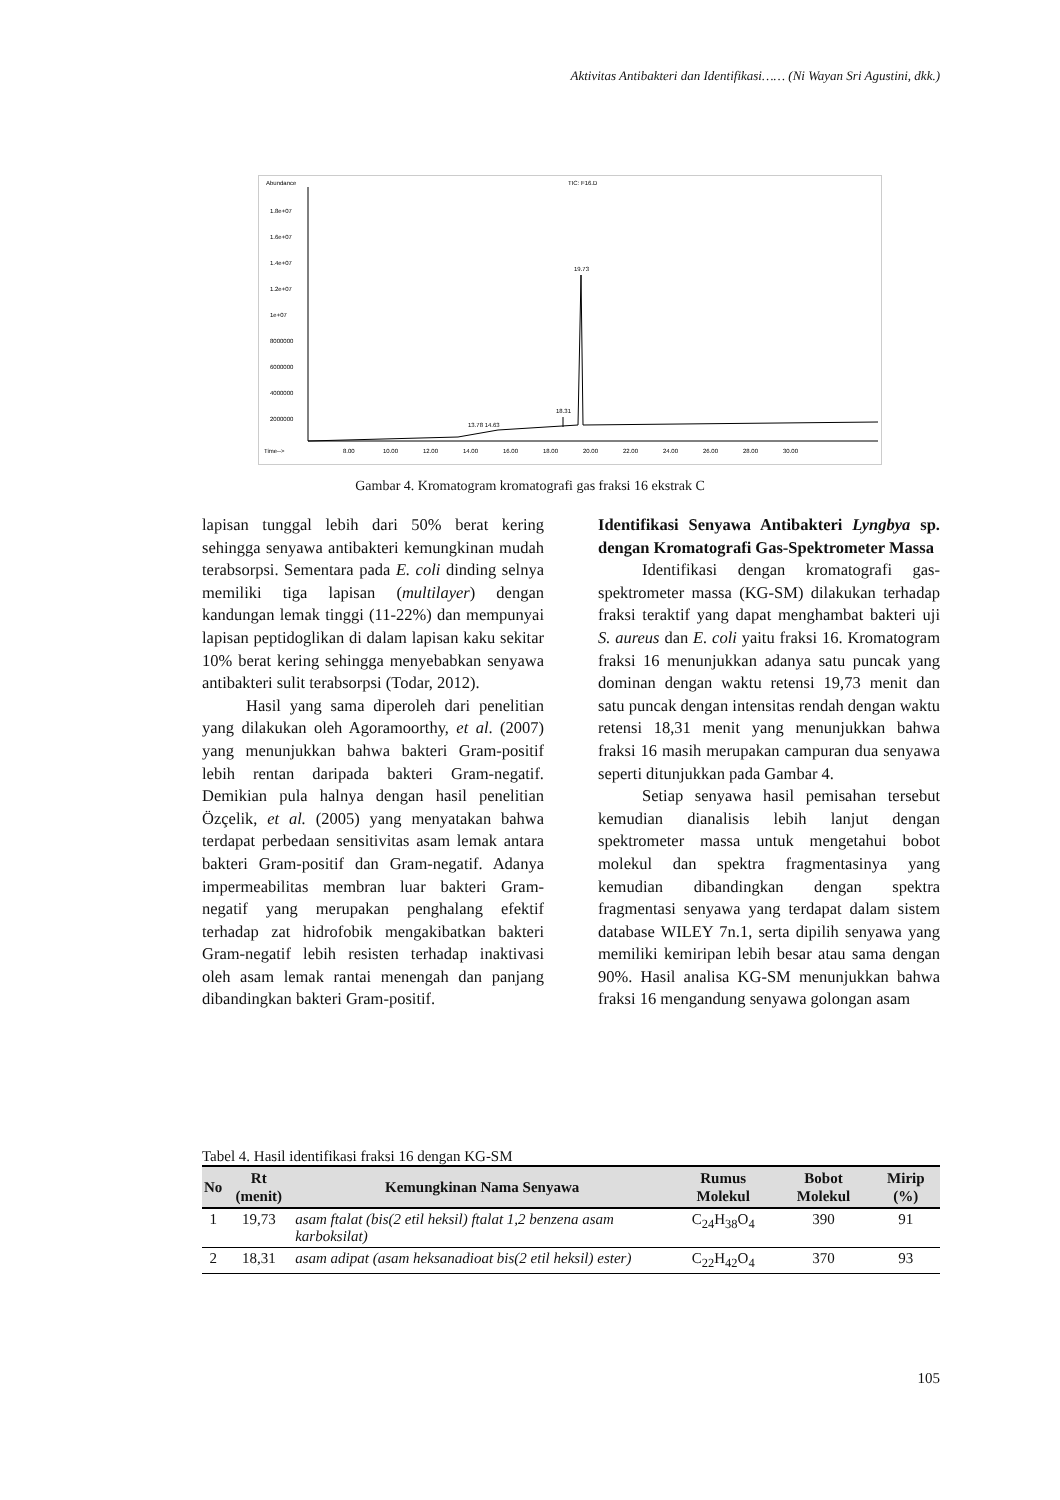Aktivitas Antibakteri dan Identifikasi…… (Ni Wayan Sri Agustini, dkk.)
Abundance
TIC: F16.D
1.8e+07
1.6e+07
1.4e+07
1.2e+07
1e+07
8000000
6000000
4000000
2000000
Time-->
8.00
10.00
12.00
14.00
16.00
18.00
20.00
22.00
24.00
26.00
28.00
30.00
19.73
18.31
13.78 14.63
Gambar 4. Kromatogram kromatografi gas fraksi 16 ekstrak C
lapisan tunggal lebih dari 50% berat kering sehingga senyawa antibakteri kemungkinan mudah terabsorpsi. Sementara pada E. coli dinding selnya memiliki tiga lapisan (multilayer) dengan kandungan lemak tinggi (11-22%) dan mempunyai lapisan peptidoglikan di dalam lapisan kaku sekitar 10% berat kering sehingga menyebabkan senyawa antibakteri sulit terabsorpsi (Todar, 2012).
Hasil yang sama diperoleh dari penelitian yang dilakukan oleh Agoramoorthy, et al. (2007) yang menunjukkan bahwa bakteri Gram-positif lebih rentan daripada bakteri Gram-negatif. Demikian pula halnya dengan hasil penelitian Özçelik, et al. (2005) yang menyatakan bahwa terdapat perbedaan sensitivitas asam lemak antara bakteri Gram-positif dan Gram-negatif. Adanya impermeabilitas membran luar bakteri Gram-negatif yang merupakan penghalang efektif terhadap zat hidrofobik mengakibatkan bakteri Gram-negatif lebih resisten terhadap inaktivasi oleh asam lemak rantai menengah dan panjang dibandingkan bakteri Gram-positif.
Identifikasi Senyawa Antibakteri Lyngbya sp. dengan Kromatografi Gas-Spektrometer Massa
Identifikasi dengan kromatografi gas-spektrometer massa (KG-SM) dilakukan terhadap fraksi teraktif yang dapat menghambat bakteri uji S. aureus dan E. coli yaitu fraksi 16. Kromatogram fraksi 16 menunjukkan adanya satu puncak yang dominan dengan waktu retensi 19,73 menit dan satu puncak dengan intensitas rendah dengan waktu retensi 18,31 menit yang menunjukkan bahwa fraksi 16 masih merupakan campuran dua senyawa seperti ditunjukkan pada Gambar 4.
Setiap senyawa hasil pemisahan tersebut kemudian dianalisis lebih lanjut dengan spektrometer massa untuk mengetahui bobot molekul dan spektra fragmentasinya yang kemudian dibandingkan dengan spektra fragmentasi senyawa yang terdapat dalam sistem database WILEY 7n.1, serta dipilih senyawa yang memiliki kemiripan lebih besar atau sama dengan 90%. Hasil analisa KG-SM menunjukkan bahwa fraksi 16 mengandung senyawa golongan asam
Tabel 4. Hasil identifikasi fraksi 16 dengan KG-SM
| No | Rt (menit) | Kemungkinan Nama Senyawa | Rumus Molekul | Bobot Molekul | Mirip (%) |
| --- | --- | --- | --- | --- | --- |
| 1 | 19,73 | asam ftalat (bis(2 etil heksil) ftalat 1,2 benzena asam karboksilat) | C<sub>24</sub>H<sub>38</sub>O<sub>4</sub> | 390 | 91 |
| 2 | 18,31 | asam adipat (asam heksanadioat bis(2 etil heksil) ester) | C<sub>22</sub>H<sub>42</sub>O<sub>4</sub> | 370 | 93 |
105